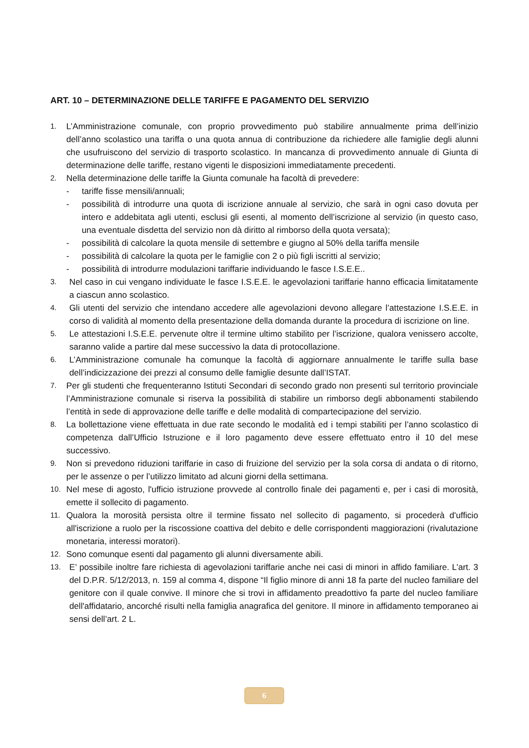ART. 10 – DETERMINAZIONE DELLE TARIFFE E PAGAMENTO DEL SERVIZIO
1. L’Amministrazione comunale, con proprio provvedimento può stabilire annualmente prima dell’inizio dell’anno scolastico una tariffa o una quota annua di contribuzione da richiedere alle famiglie degli alunni che usufruiscono del servizio di trasporto scolastico. In mancanza di provvedimento annuale di Giunta di determinazione delle tariffe, restano vigenti le disposizioni immediatamente precedenti.
2. Nella determinazione delle tariffe la Giunta comunale ha facoltà di prevedere:
- tariffe fisse mensili/annuali;
- possibilità di introdurre una quota di iscrizione annuale al servizio, che sarà in ogni caso dovuta per intero e addebitata agli utenti, esclusi gli esenti, al momento dell’iscrizione al servizio (in questo caso, una eventuale disdetta del servizio non dà diritto al rimborso della quota versata);
- possibilità di calcolare la quota mensile di settembre e giugno al 50% della tariffa mensile
- possibilità di calcolare la quota per le famiglie con 2 o più figli iscritti al servizio;
- possibilità di introdurre modulazioni tariffarie individuando le fasce I.S.E.E..
3. Nel caso in cui vengano individuate le fasce I.S.E.E. le agevolazioni tariffarie hanno efficacia limitatamente a ciascun anno scolastico.
4. Gli utenti del servizio che intendano accedere alle agevolazioni devono allegare l’attestazione I.S.E.E. in corso di validità al momento della presentazione della domanda durante la procedura di iscrizione on line.
5. Le attestazioni I.S.E.E. pervenute oltre il termine ultimo stabilito per l’iscrizione, qualora venissero accolte, saranno valide a partire dal mese successivo la data di protocollazione.
6. L’Amministrazione comunale ha comunque la facoltà di aggiornare annualmente le tariffe sulla base dell’indicizzazione dei prezzi al consumo delle famiglie desunte dall’ISTAT.
7. Per gli studenti che frequenteranno Istituti Secondari di secondo grado non presenti sul territorio provinciale l’Amministrazione comunale si riserva la possibilità di stabilire un rimborso degli abbonamenti stabilendo l’entità in sede di approvazione delle tariffe e delle modalità di compartecipazione del servizio.
8. La bollettazione viene effettuata in due rate secondo le modalità ed i tempi stabiliti per l’anno scolastico di competenza dall’Ufficio Istruzione e il loro pagamento deve essere effettuato entro il 10 del mese successivo.
9. Non si prevedono riduzioni tariffarie in caso di fruizione del servizio per la sola corsa di andata o di ritorno, per le assenze o per l’utilizzo limitato ad alcuni giorni della settimana.
10. Nel mese di agosto, l'ufficio istruzione provvede al controllo finale dei pagamenti e, per i casi di morosità, emette il sollecito di pagamento.
11. Qualora la morosità persista oltre il termine fissato nel sollecito di pagamento, si procederà d'ufficio all'iscrizione a ruolo per la riscossione coattiva del debito e delle corrispondenti maggiorazioni (rivalutazione monetaria, interessi moratori).
12. Sono comunque esenti dal pagamento gli alunni diversamente abili.
13. E’ possibile inoltre fare richiesta di agevolazioni tariffarie anche nei casi di minori in affido familiare. L’art. 3 del D.P.R. 5/12/2013, n. 159 al comma 4, dispone “Il figlio minore di anni 18 fa parte del nucleo familiare del genitore con il quale convive. Il minore che si trovi in affidamento preadottivo fa parte del nucleo familiare dell'affidatario, ancorché risulti nella famiglia anagrafica del genitore. Il minore in affidamento temporaneo ai sensi dell’art. 2 L.
6